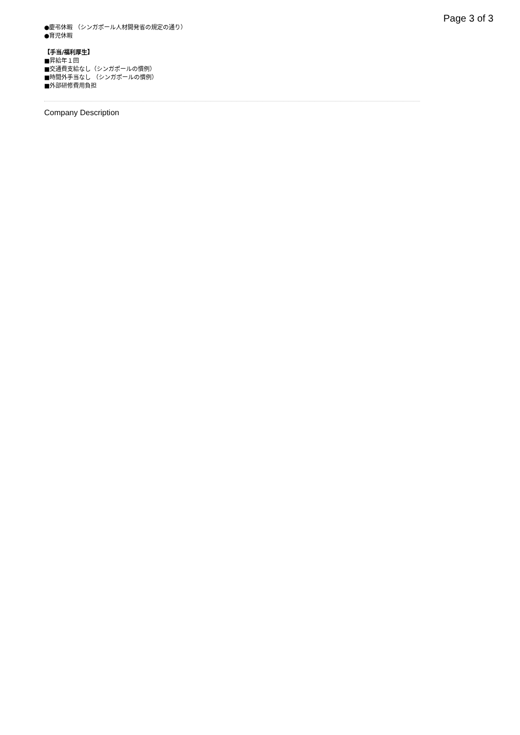Page 3 of 3
●慶弔休暇 （シンガポール人材開発省の規定の通り）
●育児休暇
【手当/福利厚生】
■昇給年１回
■交通費支給なし（シンガポールの慣例）
■時間外手当なし （シンガポールの慣例）
■外部研修費用負担
Company Description